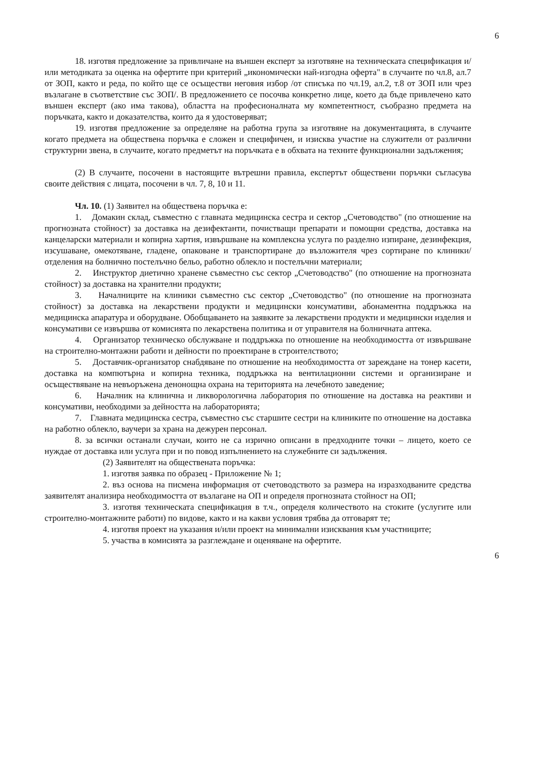6
18. изготвя предложение за привличане на външен експерт за изготвяне на техническата спецификация и/или методиката за оценка на офертите при критерий „икономически най-изгодна оферта" в случаите по чл.8, ал.7 от ЗОП, както и реда, по който ще се осъществи неговия избор /от списъка по чл.19, ал.2, т.8 от ЗОП или чрез възлагане в съответствие със ЗОП/. В предложението се посочва конкретно лице, което да бъде привлечено като външен експерт (ако има такова), областта на професионалната му компетентност, съобразно предмета на поръчката, както и доказателства, които да я удостоверяват;
19. изготвя предложение за определяне на работна група за изготвяне на документацията, в случаите когато предмета на обществена поръчка е сложен и специфичен, и изисква участие на служители от различни структурни звена, в случаите, когато предметът на поръчката е в обхвата на техните функционални задължения;
(2) В случаите, посочени в настоящите вътрешни правила, експертът обществени поръчки съгласува своите действия с лицата, посочени в чл. 7, 8, 10 и 11.
Чл. 10. (1) Заявител на обществена поръчка е:
1. Домакин склад, съвместно с главната медицинска сестра и сектор „Счетоводство" (по отношение на прогнозната стойност) за доставка на дезифектанти, почистващи препарати и помощни средства, доставка на канцеларски материали и копирна хартия, извършване на комплексна услуга по разделно изпиране, дезинфекция, изсушаване, омекотяване, гладене, опаковане и транспортиране до възложителя чрез сортиране по клиники/отделения на болнично постелъчно бельо, работно облекло и постелъчни материали;
2. Инструктор диетично хранене съвместно със сектор „Счетоводство" (по отношение на прогнозната стойност) за доставка на хранителни продукти;
3. Началниците на клиники съвместно със сектор „Счетоводство" (по отношение на прогнозната стойност) за доставка на лекарствени продукти и медицински консумативи, абонаментна поддръжка на медицинска апаратура и оборудване. Обобщаването на заявките за лекарствени продукти и медицински изделия и консумативи се извършва от комисията по лекарствена политика и от управителя на болничната аптека.
4. Организатор техническо обслужване и поддръжка по отношение на необходимостта от извършване на строително-монтажни работи и дейности по проектиране в строителството;
5. Доставчик-организатор снабдяване по отношение на необходимостта от зареждане на тонер касети, доставка на компютърна и копирна техника, поддръжка на вентилационни системи и организиране и осъществяване на невъоръжена денонощна охрана на територията на лечебното заведение;
6. Началник на клинична и ликворологична лаборатория по отношение на доставка на реактиви и консумативи, необходими за дейността на лабораторията;
7. Главната медицинска сестра, съвместно със старшите сестри на клиниките по отношение на доставка на работно облекло, ваучери за храна на дежурен персонал.
8. за всички останали случаи, които не са изрично описани в предходните точки – лицето, което се нуждае от доставка или услуга при и по повод изпълнението на служебните си задължения.
(2) Заявителят на обществената поръчка:
1. изготвя заявка по образец - Приложение № 1;
2. въз основа на писмена информация от счетоводството за размера на изразходваните средства заявителят анализира необходимостта от възлагане на ОП и определя прогнозната стойност на ОП;
3. изготвя техническата спецификация в т.ч., определя количеството на стоките (услугите или строително-монтажните работи) по видове, както и на какви условия трябва да отговарят те;
4. изготвя проект на указания и/или проект на минимални изисквания към участниците;
5. участва в комисията за разглеждане и оценяване на офертите.
6